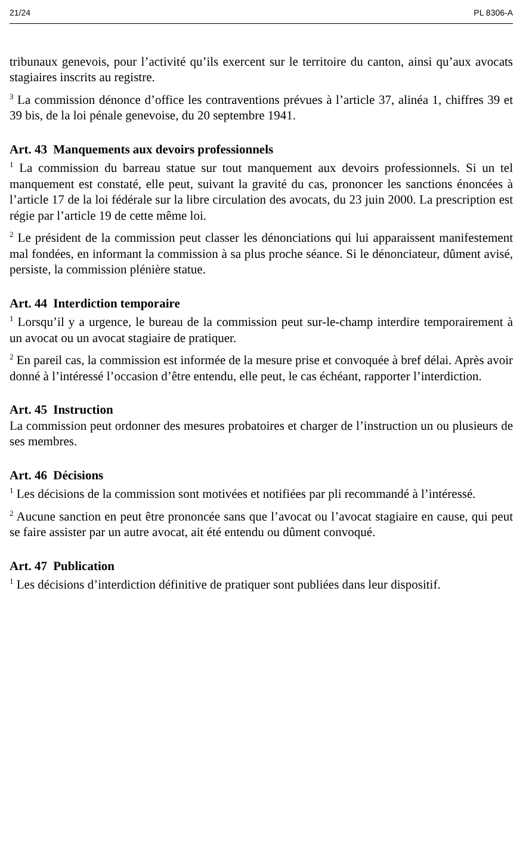21/24 PL 8306-A
tribunaux genevois, pour l’activité qu’ils exercent sur le territoire du canton, ainsi qu’aux avocats stagiaires inscrits au registre.
<sup>3</sup> La commission dénonce d’office les contraventions prévues à l’article 37, alinéa 1, chiffres 39 et 39 bis, de la loi pénale genevoise, du 20 septembre 1941.
Art. 43 Manquements aux devoirs professionnels
<sup>1</sup> La commission du barreau statue sur tout manquement aux devoirs professionnels. Si un tel manquement est constaté, elle peut, suivant la gravité du cas, prononcer les sanctions énoncées à l’article 17 de la loi fédérale sur la libre circulation des avocats, du 23 juin 2000. La prescription est régie par l’article 19 de cette même loi.
<sup>2</sup> Le président de la commission peut classer les dénonciations qui lui apparaissent manifestement mal fondées, en informant la commission à sa plus proche séance. Si le dénonciateur, dûment avisé, persiste, la commission plénière statue.
Art. 44 Interdiction temporaire
<sup>1</sup> Lorsqu’il y a urgence, le bureau de la commission peut sur-le-champ interdire temporairement à un avocat ou un avocat stagiaire de pratiquer.
<sup>2</sup> En pareil cas, la commission est informée de la mesure prise et convoquée à bref délai. Après avoir donné à l’intéressé l’occasion d’être entendu, elle peut, le cas échéant, rapporter l’interdiction.
Art. 45 Instruction
La commission peut ordonner des mesures probatoires et charger de l’instruction un ou plusieurs de ses membres.
Art. 46 Décisions
<sup>1</sup> Les décisions de la commission sont motivées et notifiées par pli recommandé à l’intéressé.
<sup>2</sup> Aucune sanction en peut être prononcée sans que l’avocat ou l’avocat stagiaire en cause, qui peut se faire assister par un autre avocat, ait été entendu ou dûment convoqué.
Art. 47 Publication
<sup>1</sup> Les décisions d’interdiction définitive de pratiquer sont publiées dans leur dispositif.